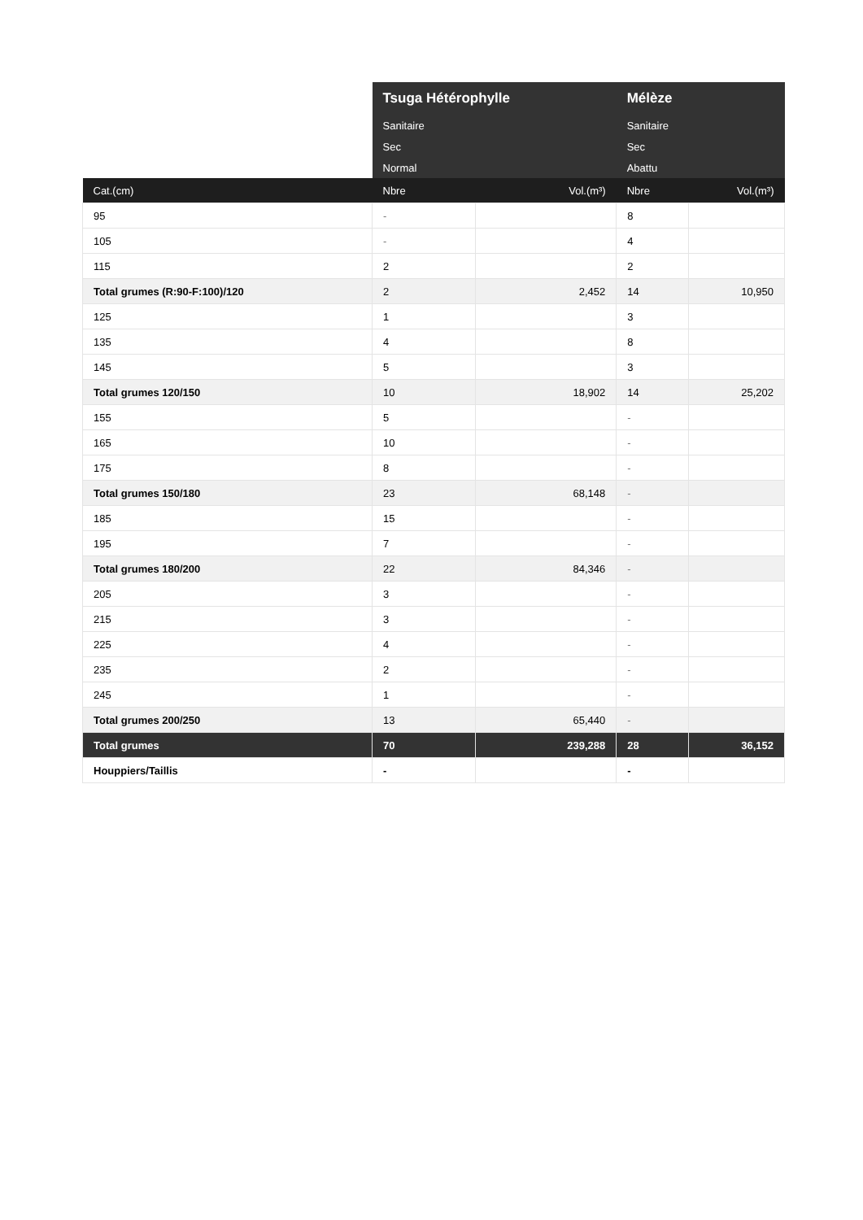| | Tsuga Hétérophylle | | Mélèze | |
| --- | --- | --- | --- | --- |
| | Sanitaire | | Sanitaire | |
| | Sec | | Sec | |
| | Normal | | Abattu | |
| Cat.(cm) | Nbre | Vol.(m³) | Nbre | Vol.(m³) |
| 95 | - | | 8 | |
| 105 | - | | 4 | |
| 115 | 2 | | 2 | |
| Total grumes (R:90-F:100)/120 | 2 | 2,452 | 14 | 10,950 |
| 125 | 1 | | 3 | |
| 135 | 4 | | 8 | |
| 145 | 5 | | 3 | |
| Total grumes 120/150 | 10 | 18,902 | 14 | 25,202 |
| 155 | 5 | | - | |
| 165 | 10 | | - | |
| 175 | 8 | | - | |
| Total grumes 150/180 | 23 | 68,148 | - | |
| 185 | 15 | | - | |
| 195 | 7 | | - | |
| Total grumes 180/200 | 22 | 84,346 | - | |
| 205 | 3 | | - | |
| 215 | 3 | | - | |
| 225 | 4 | | - | |
| 235 | 2 | | - | |
| 245 | 1 | | - | |
| Total grumes 200/250 | 13 | 65,440 | - | |
| Total grumes | 70 | 239,288 | 28 | 36,152 |
| Houppiers/Taillis | - | | - | |